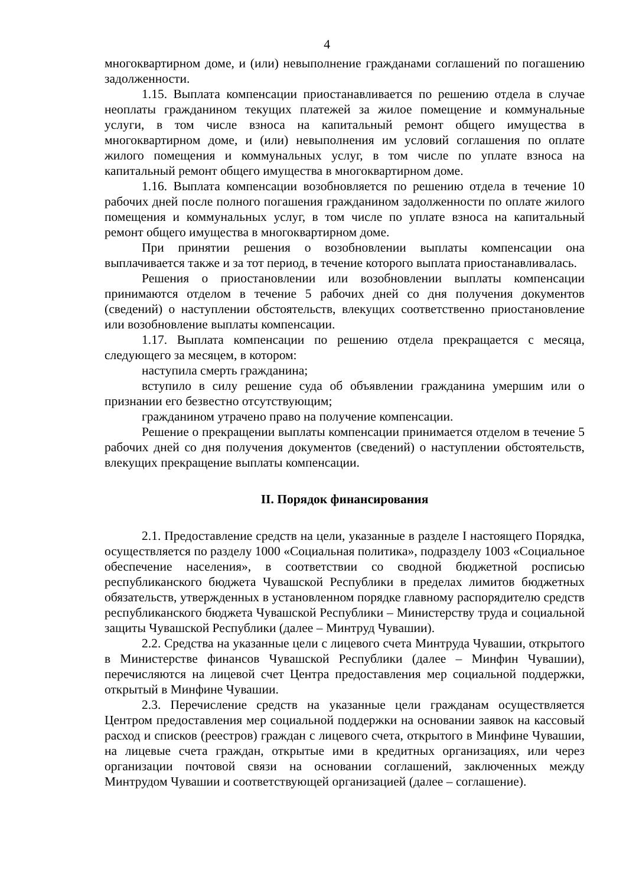4
многоквартирном доме, и (или) невыполнение гражданами соглашений по погашению задолженности.
1.15. Выплата компенсации приостанавливается по решению отдела в случае неоплаты гражданином текущих платежей за жилое помещение и коммунальные услуги, в том числе взноса на капитальный ремонт общего имущества в многоквартирном доме, и (или) невыполнения им условий соглашения по оплате жилого помещения и коммунальных услуг, в том числе по уплате взноса на капитальный ремонт общего имущества в многоквартирном доме.
1.16. Выплата компенсации возобновляется по решению отдела в течение 10 рабочих дней после полного погашения гражданином задолженности по оплате жилого помещения и коммунальных услуг, в том числе по уплате взноса на капитальный ремонт общего имущества в многоквартирном доме.
При принятии решения о возобновлении выплаты компенсации она выплачивается также и за тот период, в течение которого выплата приостанавливалась.
Решения о приостановлении или возобновлении выплаты компенсации принимаются отделом в течение 5 рабочих дней со дня получения документов (сведений) о наступлении обстоятельств, влекущих соответственно приостановление или возобновление выплаты компенсации.
1.17. Выплата компенсации по решению отдела прекращается с месяца, следующего за месяцем, в котором:
наступила смерть гражданина;
вступило в силу решение суда об объявлении гражданина умершим или о признании его безвестно отсутствующим;
гражданином утрачено право на получение компенсации.
Решение о прекращении выплаты компенсации принимается отделом в течение 5 рабочих дней со дня получения документов (сведений) о наступлении обстоятельств, влекущих прекращение выплаты компенсации.
II. Порядок финансирования
2.1. Предоставление средств на цели, указанные в разделе I настоящего Порядка, осуществляется по разделу 1000 «Социальная политика», подразделу 1003 «Социальное обеспечение населения», в соответствии со сводной бюджетной росписью республиканского бюджета Чувашской Республики в пределах лимитов бюджетных обязательств, утвержденных в установленном порядке главному распорядителю средств республиканского бюджета Чувашской Республики – Министерству труда и социальной защиты Чувашской Республики (далее – Минтруд Чувашии).
2.2. Средства на указанные цели с лицевого счета Минтруда Чувашии, открытого в Министерстве финансов Чувашской Республики (далее – Минфин Чувашии), перечисляются на лицевой счет Центра предоставления мер социальной поддержки, открытый в Минфине Чувашии.
2.3. Перечисление средств на указанные цели гражданам осуществляется Центром предоставления мер социальной поддержки на основании заявок на кассовый расход и списков (реестров) граждан с лицевого счета, открытого в Минфине Чувашии, на лицевые счета граждан, открытые ими в кредитных организациях, или через организации почтовой связи на основании соглашений, заключенных между Минтрудом Чувашии и соответствующей организацией (далее – соглашение).